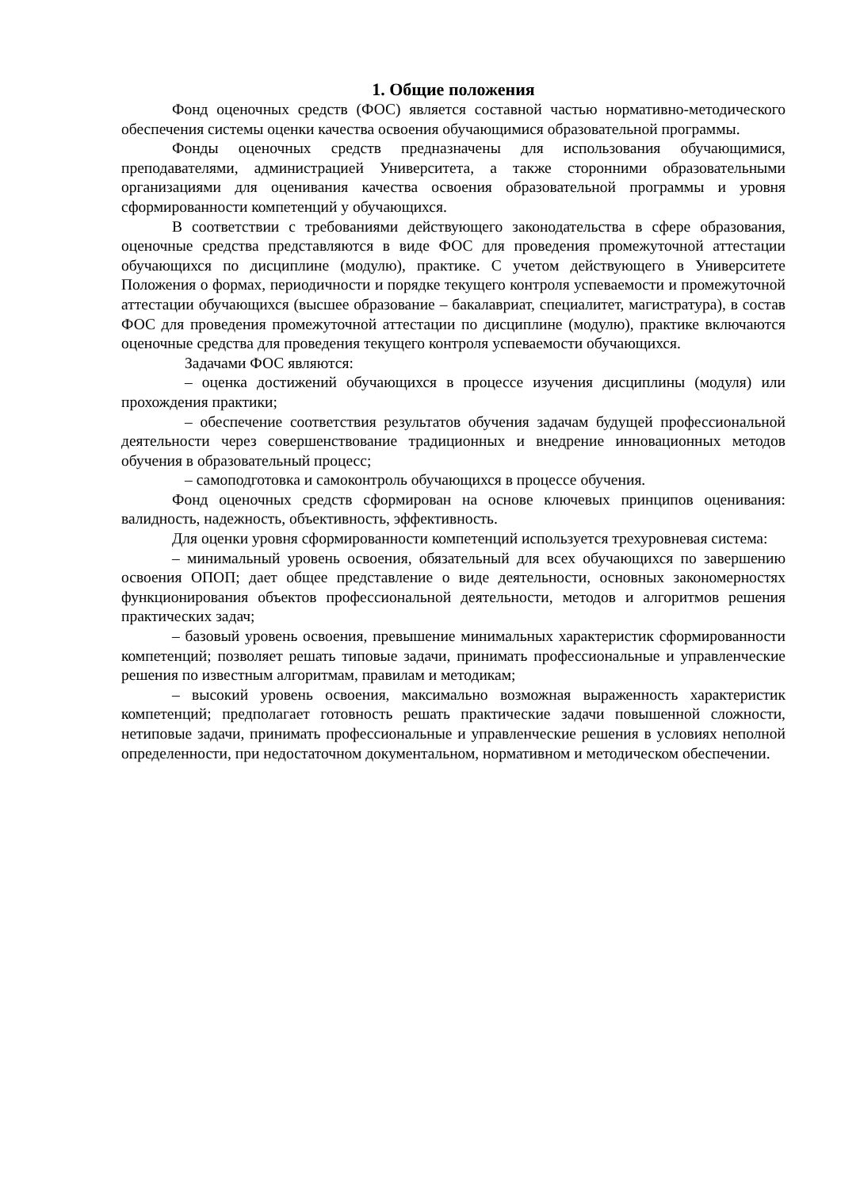1. Общие положения
Фонд оценочных средств (ФОС) является составной частью нормативно-методического обеспечения системы оценки качества освоения обучающимися образовательной программы.
Фонды оценочных средств предназначены для использования обучающимися, преподавателями, администрацией Университета, а также сторонними образовательными организациями для оценивания качества освоения образовательной программы и уровня сформированности компетенций у обучающихся.
В соответствии с требованиями действующего законодательства в сфере образования, оценочные средства представляются в виде ФОС для проведения промежуточной аттестации обучающихся по дисциплине (модулю), практике. С учетом действующего в Университете Положения о формах, периодичности и порядке текущего контроля успеваемости и промежуточной аттестации обучающихся (высшее образование – бакалавриат, специалитет, магистратура), в состав ФОС для проведения промежуточной аттестации по дисциплине (модулю), практике включаются оценочные средства для проведения текущего контроля успеваемости обучающихся.
Задачами ФОС являются:
– оценка достижений обучающихся в процессе изучения дисциплины (модуля) или прохождения практики;
– обеспечение соответствия результатов обучения задачам будущей профессиональной деятельности через совершенствование традиционных и внедрение инновационных методов обучения в образовательный процесс;
– самоподготовка и самоконтроль обучающихся в процессе обучения.
Фонд оценочных средств сформирован на основе ключевых принципов оценивания: валидность, надежность, объективность, эффективность.
Для оценки уровня сформированности компетенций используется трехуровневая система:
– минимальный уровень освоения, обязательный для всех обучающихся по завершению освоения ОПОП; дает общее представление о виде деятельности, основных закономерностях функционирования объектов профессиональной деятельности, методов и алгоритмов решения практических задач;
– базовый уровень освоения, превышение минимальных характеристик сформированности компетенций; позволяет решать типовые задачи, принимать профессиональные и управленческие решения по известным алгоритмам, правилам и методикам;
– высокий уровень освоения, максимально возможная выраженность характеристик компетенций; предполагает готовность решать практические задачи повышенной сложности, нетиповые задачи, принимать профессиональные и управленческие решения в условиях неполной определенности, при недостаточном документальном, нормативном и методическом обеспечении.